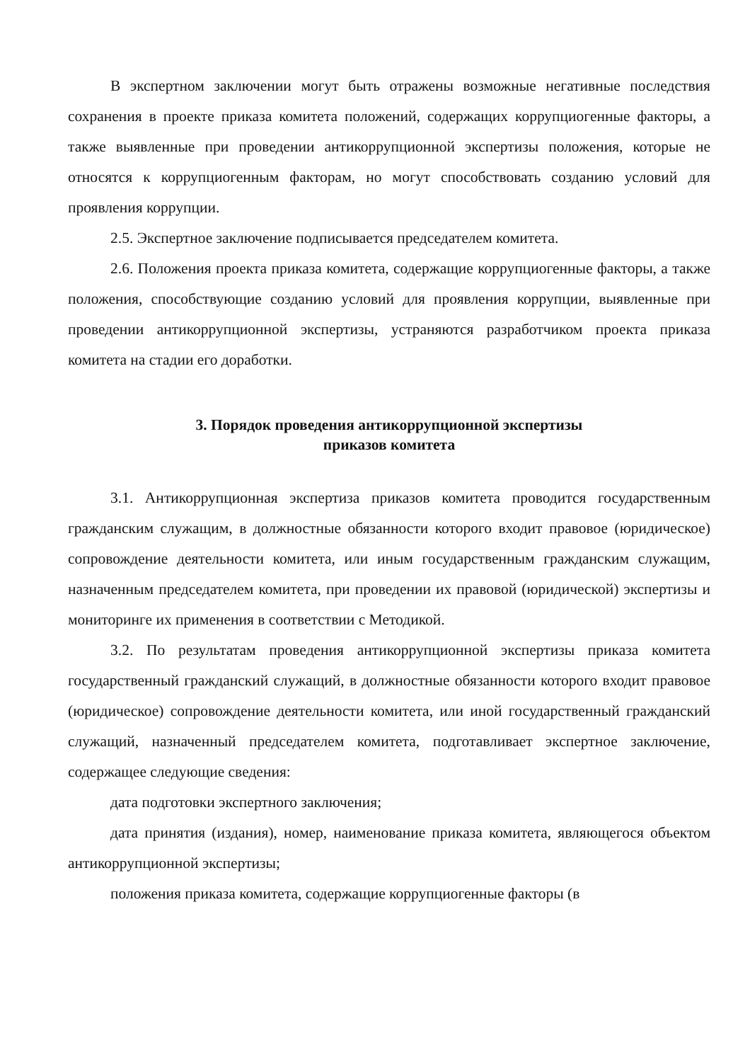В экспертном заключении могут быть отражены возможные негативные последствия сохранения в проекте приказа комитета положений, содержащих коррупциогенные факторы, а также выявленные при проведении антикоррупционной экспертизы положения, которые не относятся к коррупциогенным факторам, но могут способствовать созданию условий для проявления коррупции.
2.5. Экспертное заключение подписывается председателем комитета.
2.6. Положения проекта приказа комитета, содержащие коррупциогенные факторы, а также положения, способствующие созданию условий для проявления коррупции, выявленные при проведении антикоррупционной экспертизы, устраняются разработчиком проекта приказа комитета на стадии его доработки.
3. Порядок проведения антикоррупционной экспертизы
приказов комитета
3.1. Антикоррупционная экспертиза приказов комитета проводится государственным гражданским служащим, в должностные обязанности которого входит правовое (юридическое) сопровождение деятельности комитета, или иным государственным гражданским служащим, назначенным председателем комитета, при проведении их правовой (юридической) экспертизы и мониторинге их применения в соответствии с Методикой.
3.2. По результатам проведения антикоррупционной экспертизы приказа комитета государственный гражданский служащий, в должностные обязанности которого входит правовое (юридическое) сопровождение деятельности комитета, или иной государственный гражданский служащий, назначенный председателем комитета, подготавливает экспертное заключение, содержащее следующие сведения:
дата подготовки экспертного заключения;
дата принятия (издания), номер, наименование приказа комитета, являющегося объектом антикоррупционной экспертизы;
положения приказа комитета, содержащие коррупциогенные факторы (в